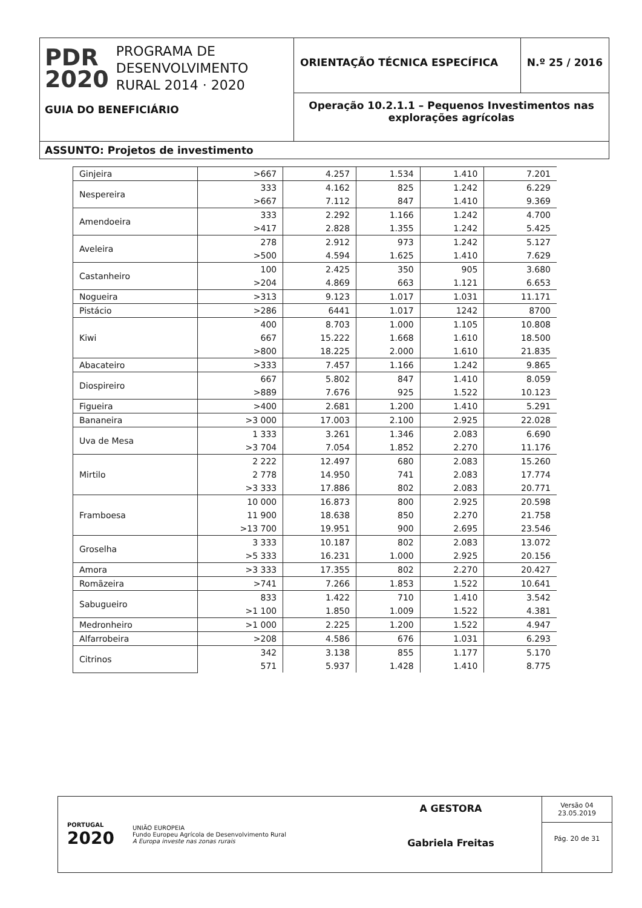PDR
2020
PROGRAMA DE
DESENVOLVIMENTO
RURAL 2014 · 2020
GUIA DO BENEFICIÁRIO
ORIENTAÇÃO TÉCNICA ESPECÍFICA N.º 25 / 2016
Operação 10.2.1.1 – Pequenos Investimentos nas explorações agrícolas
ASSUNTO: Projetos de investimento
| Ginjeira | >667 | 4.257 | 1.534 | 1.410 | 7.201 |
| Nespereira | 333 | 4.162 | 825 | 1.242 | 6.229 |
| | >667 | 7.112 | 847 | 1.410 | 9.369 |
| Amendoeira | 333 | 2.292 | 1.166 | 1.242 | 4.700 |
| | >417 | 2.828 | 1.355 | 1.242 | 5.425 |
| Aveleira | 278 | 2.912 | 973 | 1.242 | 5.127 |
| | >500 | 4.594 | 1.625 | 1.410 | 7.629 |
| Castanheiro | 100 | 2.425 | 350 | 905 | 3.680 |
| | >204 | 4.869 | 663 | 1.121 | 6.653 |
| Nogueira | >313 | 9.123 | 1.017 | 1.031 | 11.171 |
| Pistácio | >286 | 6441 | 1.017 | 1242 | 8700 |
| Kiwi | 400 | 8.703 | 1.000 | 1.105 | 10.808 |
| | 667 | 15.222 | 1.668 | 1.610 | 18.500 |
| | >800 | 18.225 | 2.000 | 1.610 | 21.835 |
| Abacateiro | >333 | 7.457 | 1.166 | 1.242 | 9.865 |
| Diospireiro | 667 | 5.802 | 847 | 1.410 | 8.059 |
| | >889 | 7.676 | 925 | 1.522 | 10.123 |
| Figueira | >400 | 2.681 | 1.200 | 1.410 | 5.291 |
| Bananeira | >3 000 | 17.003 | 2.100 | 2.925 | 22.028 |
| Uva de Mesa | 1 333 | 3.261 | 1.346 | 2.083 | 6.690 |
| | >3 704 | 7.054 | 1.852 | 2.270 | 11.176 |
| Mirtilo | 2 222 | 12.497 | 680 | 2.083 | 15.260 |
| | 2 778 | 14.950 | 741 | 2.083 | 17.774 |
| | >3 333 | 17.886 | 802 | 2.083 | 20.771 |
| Framboesa | 10 000 | 16.873 | 800 | 2.925 | 20.598 |
| | 11 900 | 18.638 | 850 | 2.270 | 21.758 |
| | >13 700 | 19.951 | 900 | 2.695 | 23.546 |
| Groselha | 3 333 | 10.187 | 802 | 2.083 | 13.072 |
| | >5 333 | 16.231 | 1.000 | 2.925 | 20.156 |
| Amora | >3 333 | 17.355 | 802 | 2.270 | 20.427 |
| Romãzeira | >741 | 7.266 | 1.853 | 1.522 | 10.641 |
| Sabugueiro | 833 | 1.422 | 710 | 1.410 | 3.542 |
| | >1 100 | 1.850 | 1.009 | 1.522 | 4.381 |
| Medronheiro | >1 000 | 2.225 | 1.200 | 1.522 | 4.947 |
| Alfarrobeira | >208 | 4.586 | 676 | 1.031 | 6.293 |
| Citrinos | 342 | 3.138 | 855 | 1.177 | 5.170 |
| | 571 | 5.937 | 1.428 | 1.410 | 8.775 |
PORTUGAL
2020
UNIÃO EUROPEIA
Fundo Europeu Agrícola de Desenvolvimento Rural
A Europa investe nas zonas rurais
A GESTORA
Gabriela Freitas
Versão 04
23.05.2019
Pág. 20 de 31